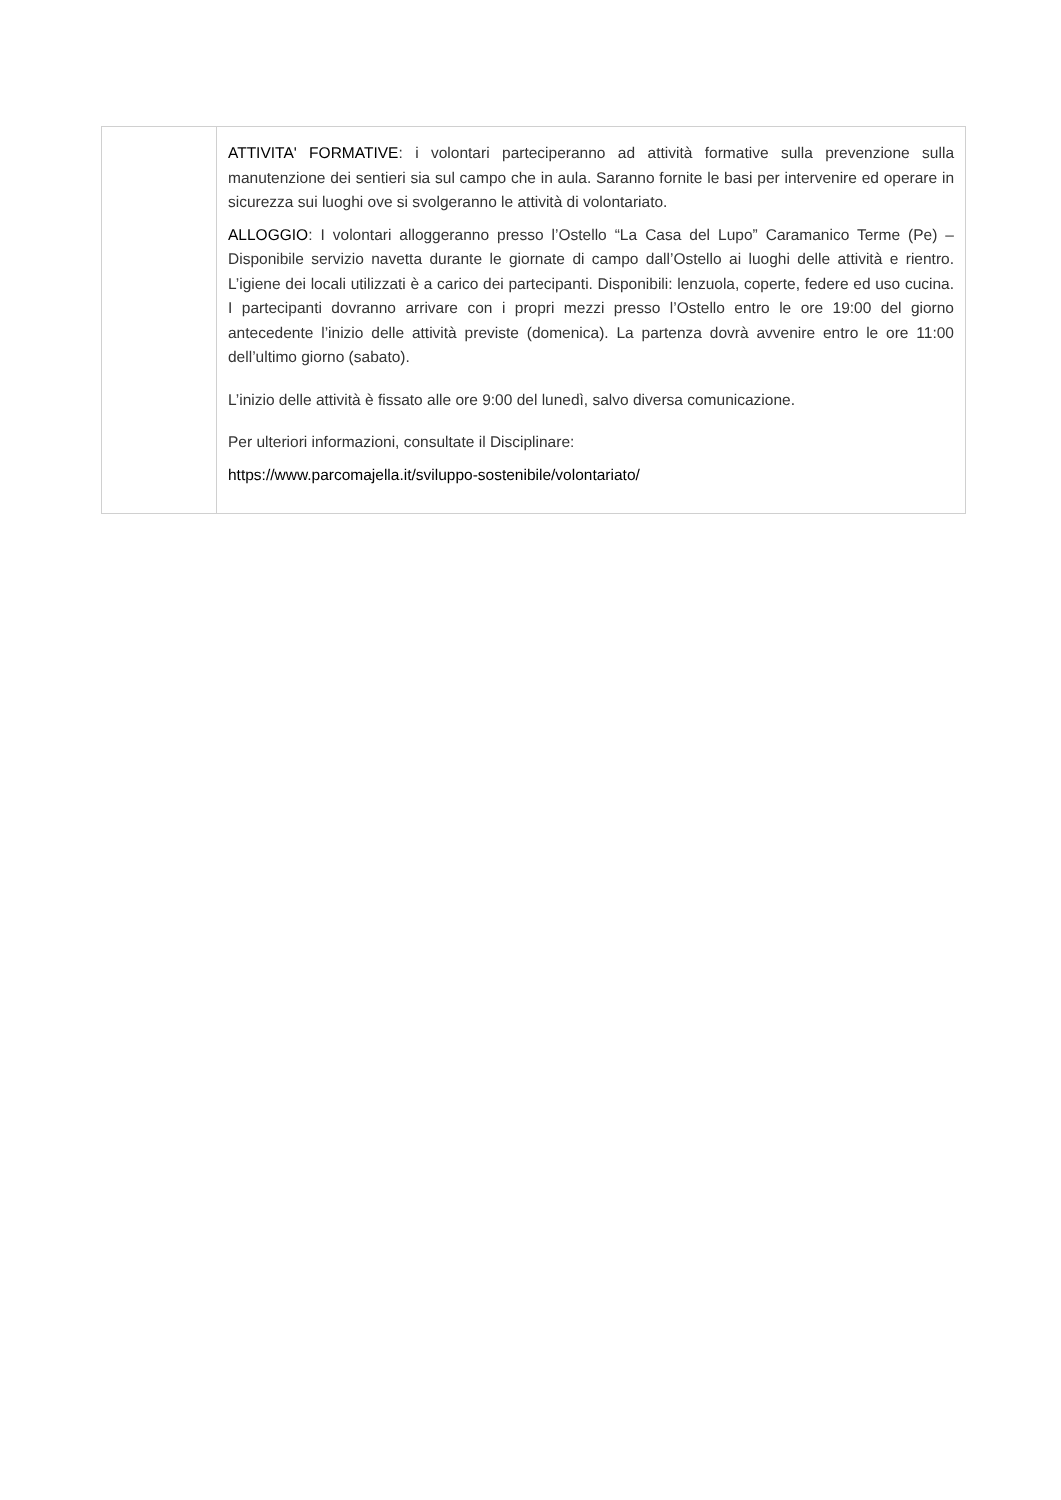| | ATTIVITA' FORMATIVE : i volontari parteciperanno ad attività formative sulla prevenzione sulla manutenzione dei sentieri sia sul campo che in aula. Saranno fornite le basi per intervenire ed operare in sicurezza sui luoghi ove si svolgeranno le attività di volontariato. ALLOGGIO : I volontari alloggeranno presso l’Ostello “La Casa del Lupo” Caramanico Terme (Pe) – Disponibile servizio navetta durante le giornate di campo dall’Ostello ai luoghi delle attività e rientro. L’igiene dei locali utilizzati è a carico dei partecipanti. Disponibili: lenzuola, coperte, federe ed uso cucina. I partecipanti dovranno arrivare con i propri mezzi presso l’Ostello entro le ore 19:00 del giorno antecedente l’inizio delle attività previste (domenica). La partenza dovrà avvenire entro le ore 11:00 dell’ultimo giorno (sabato). L’inizio delle attività è fissato alle ore 9:00 del lunedì, salvo diversa comunicazione. Per ulteriori informazioni, consultate il Disciplinare: https://www.parcomajella.it/sviluppo-sostenibile/volontariato/ |